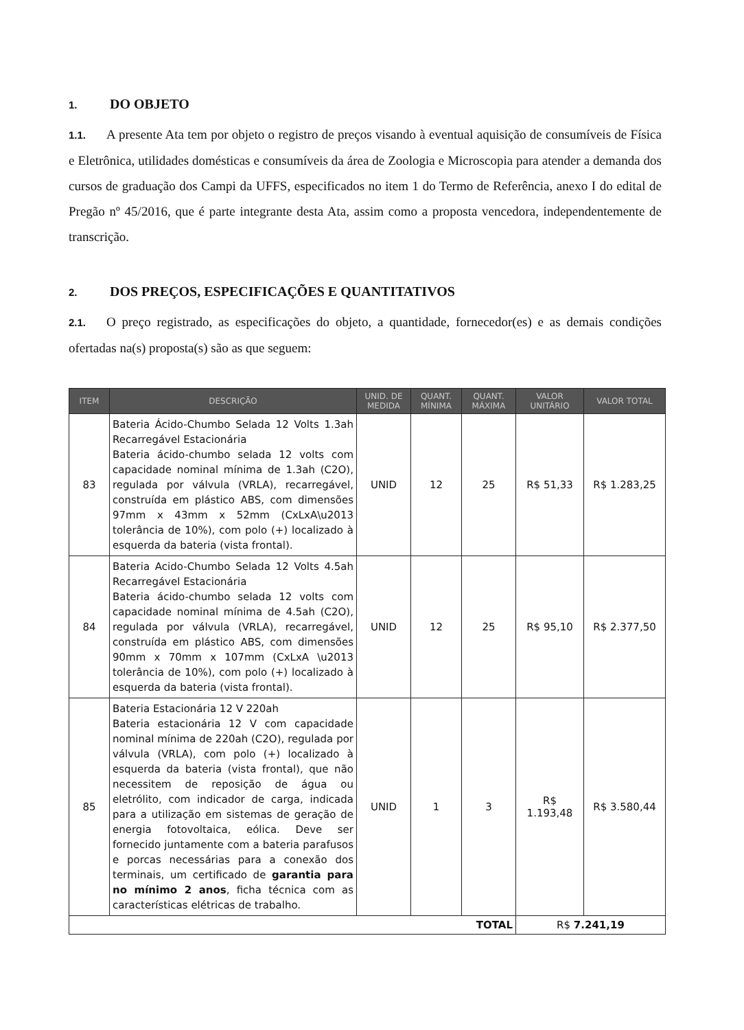1. DO OBJETO
1.1. A presente Ata tem por objeto o registro de preços visando à eventual aquisição de consumíveis de Física e Eletrônica, utilidades domésticas e consumíveis da área de Zoologia e Microscopia para atender a demanda dos cursos de graduação dos Campi da UFFS, especificados no item 1 do Termo de Referência, anexo I do edital de Pregão nº 45/2016, que é parte integrante desta Ata, assim como a proposta vencedora, independentemente de transcrição.
2. DOS PREÇOS, ESPECIFICAÇÕES E QUANTITATIVOS
2.1. O preço registrado, as especificações do objeto, a quantidade, fornecedor(es) e as demais condições ofertadas na(s) proposta(s) são as que seguem:
| ITEM | DESCRIÇÃO | UNID. DE MEDIDA | QUANT. MÍNIMA | QUANT. MÁXIMA | VALOR UNITÁRIO | VALOR TOTAL |
| --- | --- | --- | --- | --- | --- | --- |
| 83 | Bateria Ácido-Chumbo Selada 12 Volts 1.3ah Recarregável Estacionária Bateria ácido-chumbo selada 12 volts com capacidade nominal mínima de 1.3ah (C2O), regulada por válvula (VRLA), recarregável, construída em plástico ABS, com dimensões 97mm x 43mm x 52mm (CxLxA\u2013 tolerância de 10%), com polo (+) localizado à esquerda da bateria (vista frontal). | UNID | 12 | 25 | R$ 51,33 | R$ 1.283,25 |
| 84 | Bateria Acido-Chumbo Selada 12 Volts 4.5ah Recarregável Estacionária Bateria ácido-chumbo selada 12 volts com capacidade nominal mínima de 4.5ah (C2O), regulada por válvula (VRLA), recarregável, construída em plástico ABS, com dimensões 90mm x 70mm x 107mm (CxLxA \u2013 tolerância de 10%), com polo (+) localizado à esquerda da bateria (vista frontal). | UNID | 12 | 25 | R$ 95,10 | R$ 2.377,50 |
| 85 | Bateria Estacionária 12 V 220ah Bateria estacionária 12 V com capacidade nominal mínima de 220ah (C2O), regulada por válvula (VRLA), com polo (+) localizado à esquerda da bateria (vista frontal), que não necessitem de reposição de água ou eletrólito, com indicador de carga, indicada para a utilização em sistemas de geração de energia fotovoltaica, eólica. Deve ser fornecido juntamente com a bateria parafusos e porcas necessárias para a conexão dos terminais, um certificado de garantia para no mínimo 2 anos , ficha técnica com as características elétricas de trabalho. | UNID | 1 | 3 | R$ 1.193,48 | R$ 3.580,44 |
| TOTAL | | | | | R$ 7.241,19 | |